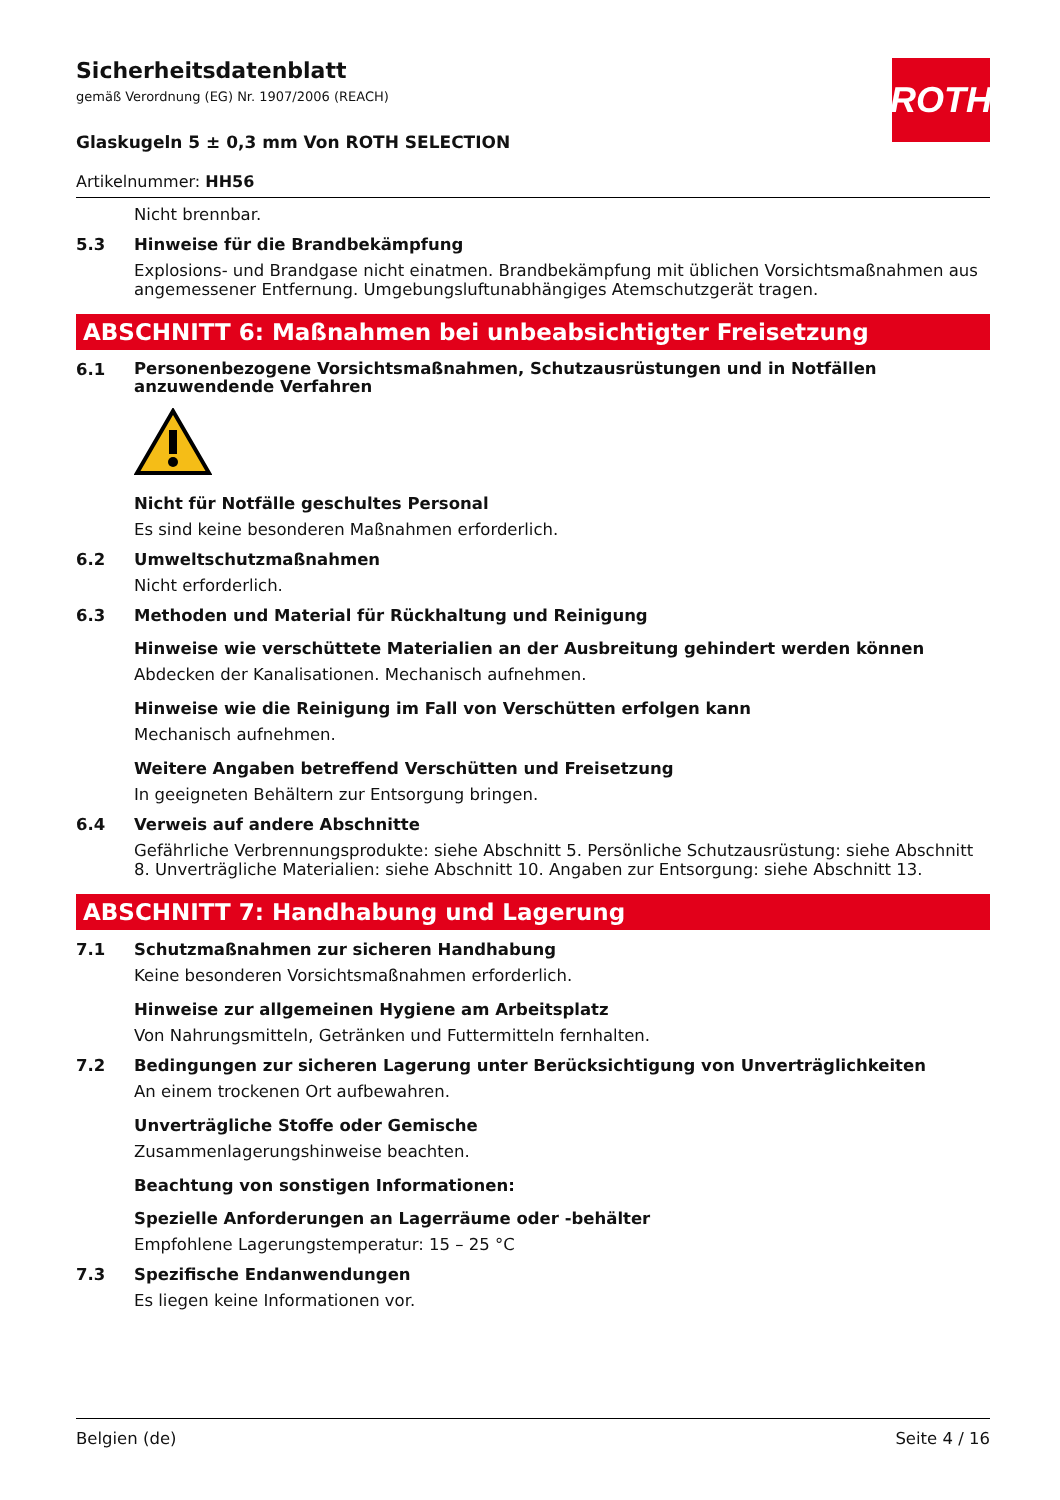ROTH
Sicherheitsdatenblatt
gemäß Verordnung (EG) Nr. 1907/2006 (REACH)
Glaskugeln 5 ± 0,3 mm Von ROTH SELECTION
Artikelnummer: HH56
Nicht brennbar.
5.3 Hinweise für die Brandbekämpfung
Explosions- und Brandgase nicht einatmen. Brandbekämpfung mit üblichen Vorsichtsmaßnahmen aus angemessener Entfernung. Umgebungsluftunabhängiges Atemschutzgerät tragen.
ABSCHNITT 6: Maßnahmen bei unbeabsichtigter Freisetzung
6.1
Personenbezogene Vorsichtsmaßnahmen, Schutzausrüstungen und in Notfällen anzuwendende Verfahren
Nicht für Notfälle geschultes Personal
Es sind keine besonderen Maßnahmen erforderlich.
6.2 Umweltschutzmaßnahmen
Nicht erforderlich.
6.3 Methoden und Material für Rückhaltung und Reinigung
Hinweise wie verschüttete Materialien an der Ausbreitung gehindert werden können
Abdecken der Kanalisationen. Mechanisch aufnehmen.
Hinweise wie die Reinigung im Fall von Verschütten erfolgen kann
Mechanisch aufnehmen.
Weitere Angaben betreffend Verschütten und Freisetzung
In geeigneten Behältern zur Entsorgung bringen.
6.4 Verweis auf andere Abschnitte
Gefährliche Verbrennungsprodukte: siehe Abschnitt 5. Persönliche Schutzausrüstung: siehe Abschnitt 8. Unverträgliche Materialien: siehe Abschnitt 10. Angaben zur Entsorgung: siehe Abschnitt 13.
ABSCHNITT 7: Handhabung und Lagerung
7.1 Schutzmaßnahmen zur sicheren Handhabung
Keine besonderen Vorsichtsmaßnahmen erforderlich.
Hinweise zur allgemeinen Hygiene am Arbeitsplatz
Von Nahrungsmitteln, Getränken und Futtermitteln fernhalten.
7.2 Bedingungen zur sicheren Lagerung unter Berücksichtigung von Unverträglichkeiten
An einem trockenen Ort aufbewahren.
Unverträgliche Stoffe oder Gemische
Zusammenlagerungshinweise beachten.
Beachtung von sonstigen Informationen:
Spezielle Anforderungen an Lagerräume oder -behälter
Empfohlene Lagerungstemperatur: 15 – 25 °C
7.3 Spezifische Endanwendungen
Es liegen keine Informationen vor.
Belgien (de) Seite 4 / 16